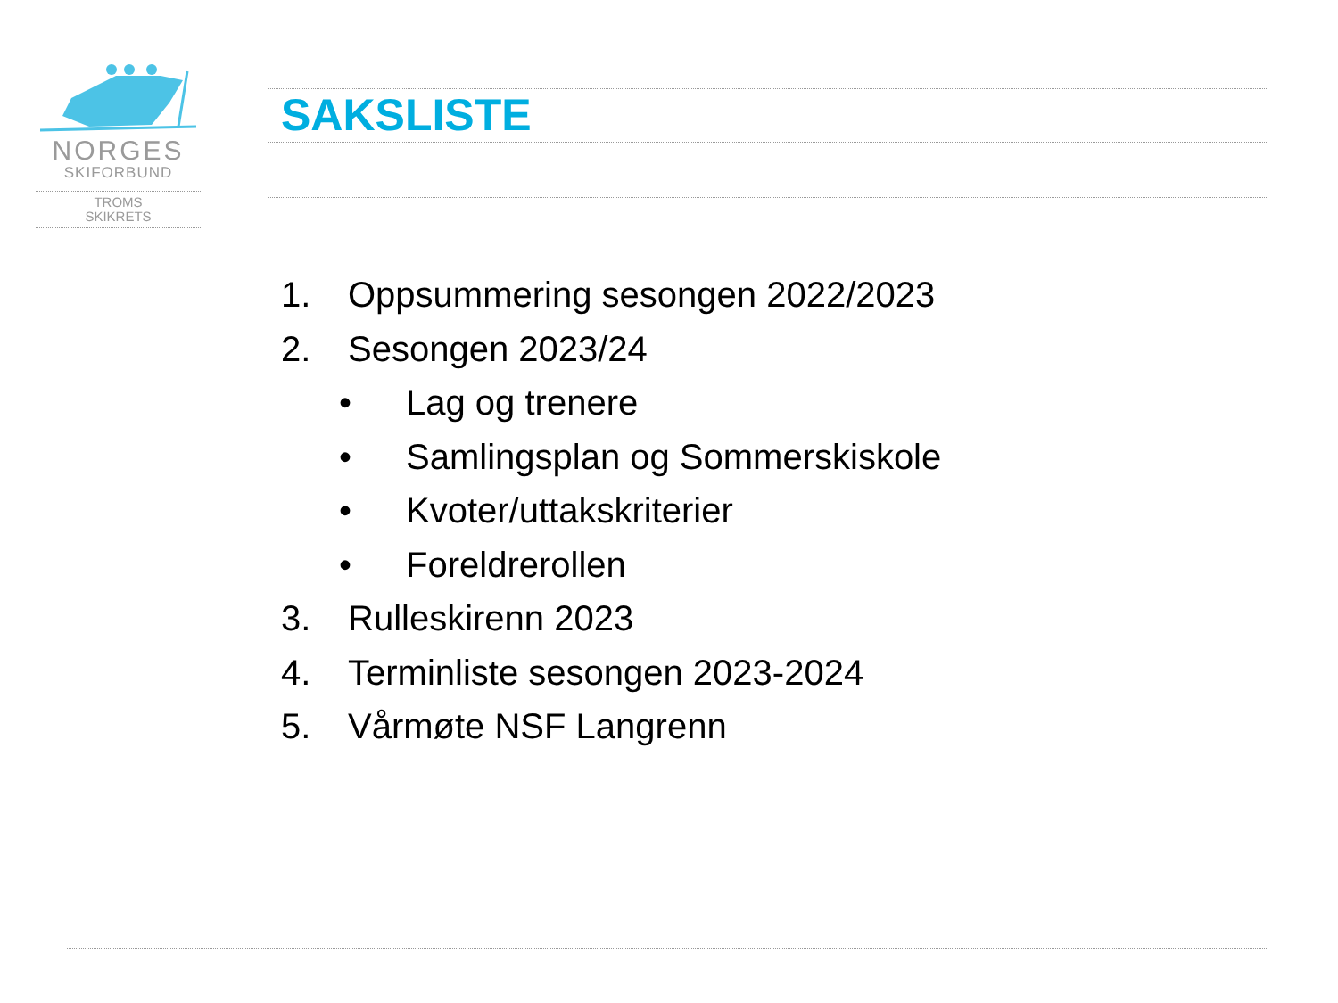NORGES
SKIFORBUND
TROMS
SKIKRETS
SAKSLISTE
1. Oppsummering sesongen 2022/2023
2. Sesongen 2023/24
• Lag og trenere
• Samlingsplan og Sommerskiskole
• Kvoter/uttakskriterier
• Foreldrerollen
3. Rulleskirenn 2023
4. Terminliste sesongen 2023-2024
5. Vårmøte NSF Langrenn